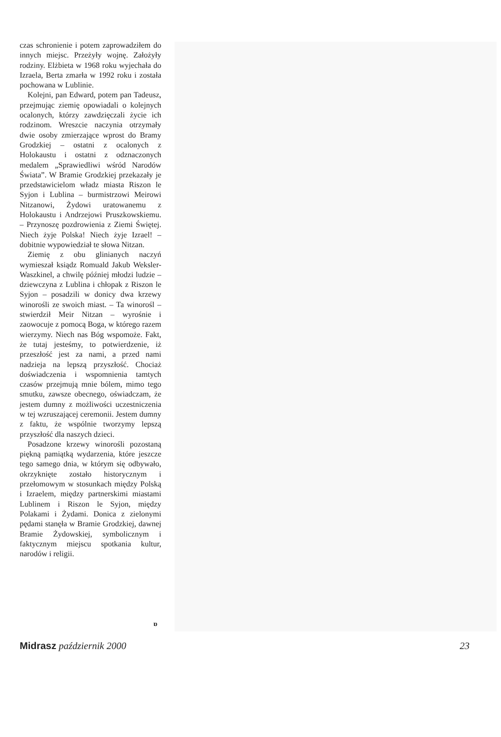czas schronienie i potem zaprowadziłem do innych miejsc. Przeżyły wojnę. Założyły rodziny. Elżbieta w 1968 roku wyjechała do Izraela, Berta zmarła w 1992 roku i została pochowana w Lublinie.
Kolejni, pan Edward, potem pan Tadeusz, przejmując ziemię opowiadali o kolejnych ocalonych, którzy zawdzięczali życie ich rodzinom. Wreszcie naczynia otrzymały dwie osoby zmierzające wprost do Bramy Grodzkiej – ostatni z ocalonych z Holokaustu i ostatni z odznaczonych medalem „Sprawiedliwi wśród Narodów Świata”. W Bramie Grodzkiej przekazały je przedstawicielom władz miasta Riszon le Syjon i Lublina – burmistrzowi Meirowi Nitzanowi, Żydowi uratowanemu z Holokaustu i Andrzejowi Pruszkowskiemu. – Przynoszę pozdrowienia z Ziemi Świętej. Niech żyje Polska! Niech żyje Izrael! – dobitnie wypowiedział te słowa Nitzan.
Ziemię z obu glinianych naczyń wymieszał ksiądz Romuald Jakub Weksler-Waszkinel, a chwilę później młodzi ludzie – dziewczyna z Lublina i chłopak z Riszon le Syjon – posadzili w donicy dwa krzewy winorośli ze swoich miast. – Ta winorośl – stwierdził Meir Nitzan – wyrośnie i zaowocuje z pomocą Boga, w którego razem wierzymy. Niech nas Bóg wspomoże. Fakt, że tutaj jesteśmy, to potwierdzenie, iż przeszłość jest za nami, a przed nami nadzieja na lepszą przyszłość. Chociaż doświadczenia i wspomnienia tamtych czasów przejmują mnie bólem, mimo tego smutku, zawsze obecnego, oświadczam, że jestem dumny z możliwości uczestniczenia w tej wzruszającej ceremonii. Jestem dumny z faktu, że wspólnie tworzymy lepszą przyszłość dla naszych dzieci.
Posadzone krzewy winorośli pozostaną piękną pamiątką wydarzenia, które jeszcze tego samego dnia, w którym się odbywało, okrzyknięte zostało historycznym i przełomowym w stosunkach między Polską i Izraelem, między partnerskimi miastami Lublinem i Riszon le Syjon, między Polakami i Żydami. Donica z zielonymi pędami stanęła w Bramie Grodzkiej, dawnej Bramie Żydowskiej, symbolicznym i faktycznym miejscu spotkania kultur, narodów i religii.
ɒ
Midrasz październik 2000 23